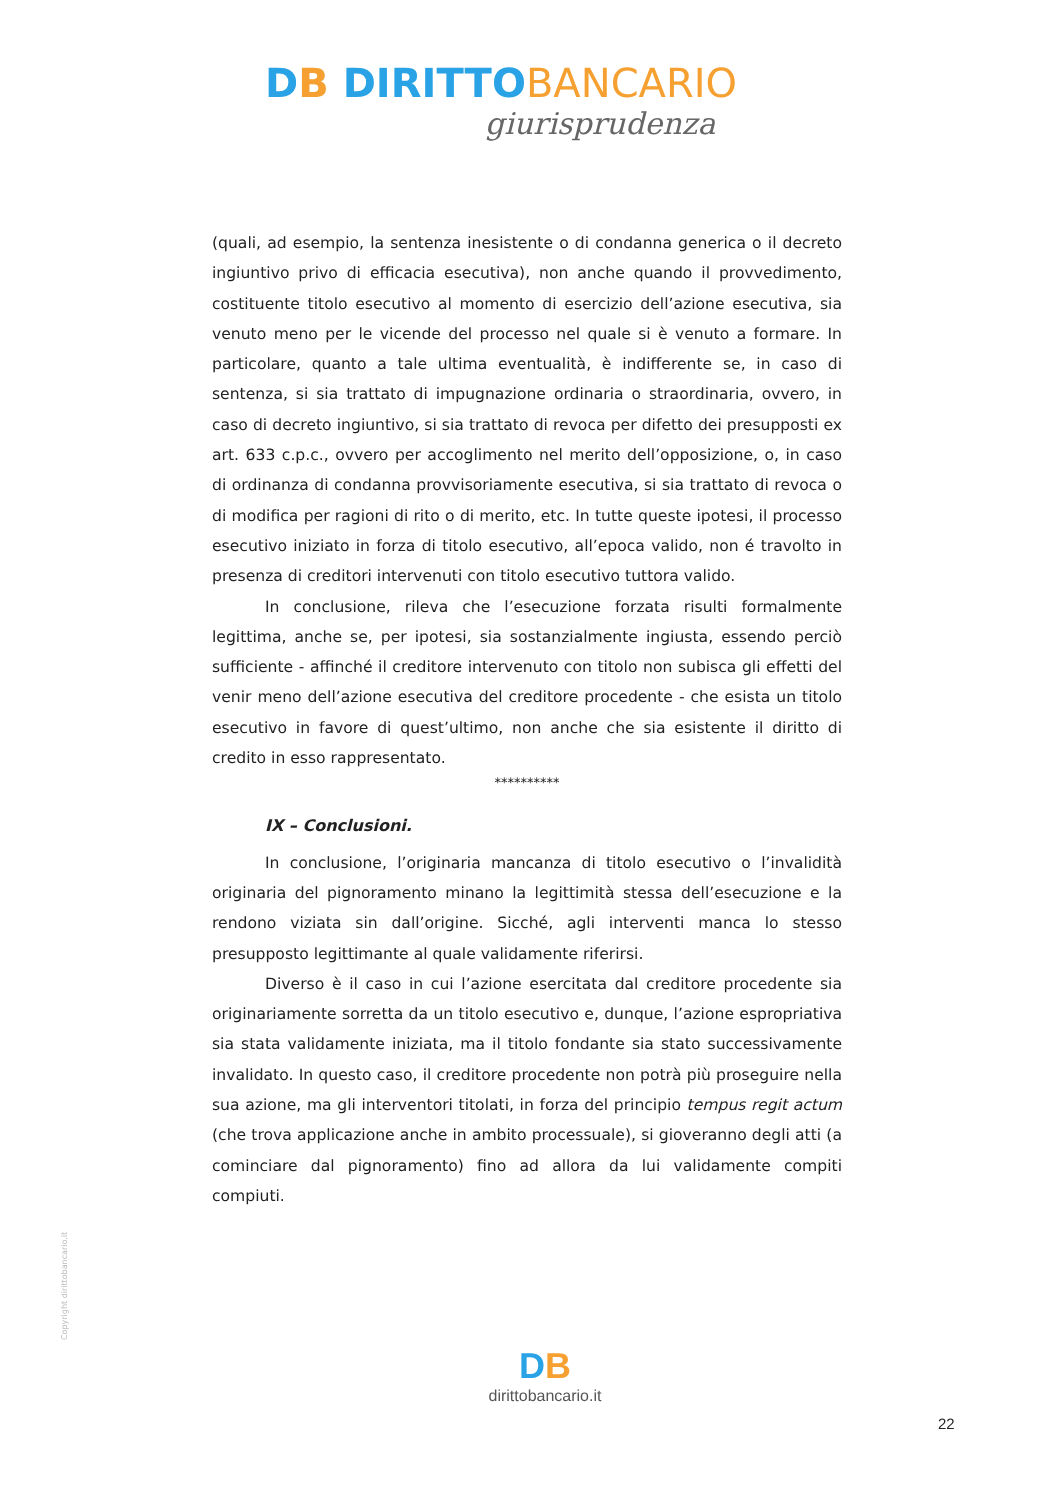DB DIRITTO BANCARIO
giurisprudenza
(quali, ad esempio, la sentenza inesistente o di condanna generica o il decreto ingiuntivo privo di efficacia esecutiva), non anche quando il provvedimento, costituente titolo esecutivo al momento di esercizio dell’azione esecutiva, sia venuto meno per le vicende del processo nel quale si è venuto a formare. In particolare, quanto a tale ultima eventualità, è indifferente se, in caso di sentenza, si sia trattato di impugnazione ordinaria o straordinaria, ovvero, in caso di decreto ingiuntivo, si sia trattato di revoca per difetto dei presupposti ex art. 633 c.p.c., ovvero per accoglimento nel merito dell’opposizione, o, in caso di ordinanza di condanna provvisoriamente esecutiva, si sia trattato di revoca o di modifica per ragioni di rito o di merito, etc. In tutte queste ipotesi, il processo esecutivo iniziato in forza di titolo esecutivo, all’epoca valido, non é travolto in presenza di creditori intervenuti con titolo esecutivo tuttora valido.
In conclusione, rileva che l’esecuzione forzata risulti formalmente legittima, anche se, per ipotesi, sia sostanzialmente ingiusta, essendo perciò sufficiente - affinché il creditore intervenuto con titolo non subisca gli effetti del venir meno dell’azione esecutiva del creditore procedente - che esista un titolo esecutivo in favore di quest’ultimo, non anche che sia esistente il diritto di credito in esso rappresentato.
**********
IX – Conclusioni.
In conclusione, l’originaria mancanza di titolo esecutivo o l’invalidità originaria del pignoramento minano la legittimità stessa dell’esecuzione e la rendono viziata sin dall’origine. Sicché, agli interventi manca lo stesso presupposto legittimante al quale validamente riferirsi.
Diverso è il caso in cui l’azione esercitata dal creditore procedente sia originariamente sorretta da un titolo esecutivo e, dunque, l’azione espropriativa sia stata validamente iniziata, ma il titolo fondante sia stato successivamente invalidato. In questo caso, il creditore procedente non potrà più proseguire nella sua azione, ma gli interventori titolati, in forza del principio tempus regit actum (che trova applicazione anche in ambito processuale), si gioveranno degli atti (a cominciare dal pignoramento) fino ad allora da lui validamente compiti compiuti.
Copyright dirittobancario.it
DB
dirittobancario.it
22